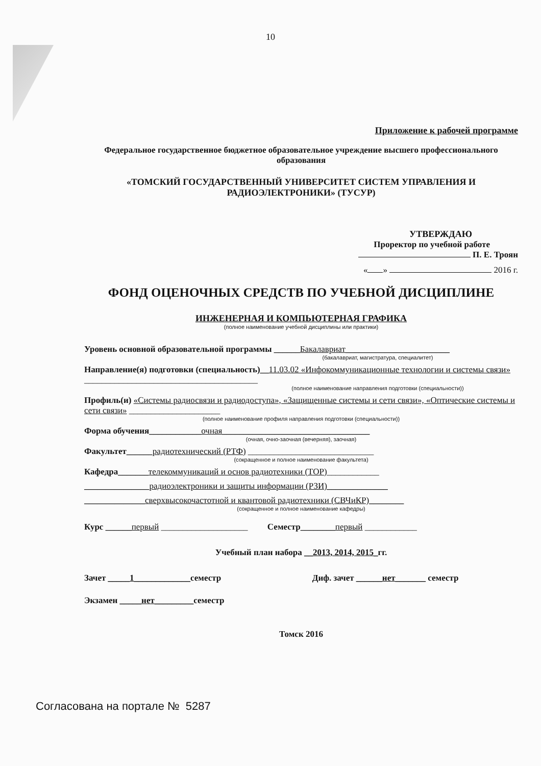10
Приложение к рабочей программе
Федеральное государственное бюджетное образовательное учреждение высшего профессионального образования
«ТОМСКИЙ ГОСУДАРСТВЕННЫЙ УНИВЕРСИТЕТ СИСТЕМ УПРАВЛЕНИЯ И РАДИОЭЛЕКТРОНИКИ» (ТУСУР)
УТВЕРЖДАЮ
Проректор по учебной работе
П. Е. Троян
« » 2016 г.
ФОНД ОЦЕНОЧНЫХ СРЕДСТВ ПО УЧЕБНОЙ ДИСЦИПЛИНЕ
ИНЖЕНЕРНАЯ И КОМПЬЮТЕРНАЯ ГРАФИКА
(полное наименование учебной дисциплины или практики)
Уровень основной образовательной программы ______Бакалавриат________________________
(бакалавриат, магистратура, специалитет)
Направление(я) подготовки (специальность)__11.03.02 «Инфокоммуникационные технологии и системы связи» ________________________________________
(полное наименование направления подготовки (специальности))
Профиль(и) «Системы радиосвязи и радиодоступа», «Защищенные системы и сети связи», «Оптические системы и сети связи» _____________________
(полное наименование профиля направления подготовки (специальности))
Форма обучения____________очная__________________________________
(очная, очно-заочная (вечерняя), заочная)
Факультет______радиотехнический (РТФ) _____________________________
(сокращенное и полное наименование факультета)
Кафедра_______телекоммуникаций и основ радиотехники (ТОР)____________
_______________радиоэлектроники и защиты информации (РЗИ)______________
______________сверхвысокочастотной и квантовой радиотехники (СВЧиКР)________
(сокращенное и полное наименование кафедры)
Курс ______первый ____________________ Семестр________первый ____________
Учебный план набора __2013, 2014, 2015_гг.
Зачет _____1_____________семестр Диф. зачет ______нет_______ семестр
Экзамен _____нет_________семестр
Томск 2016
Согласована на портале № 5287